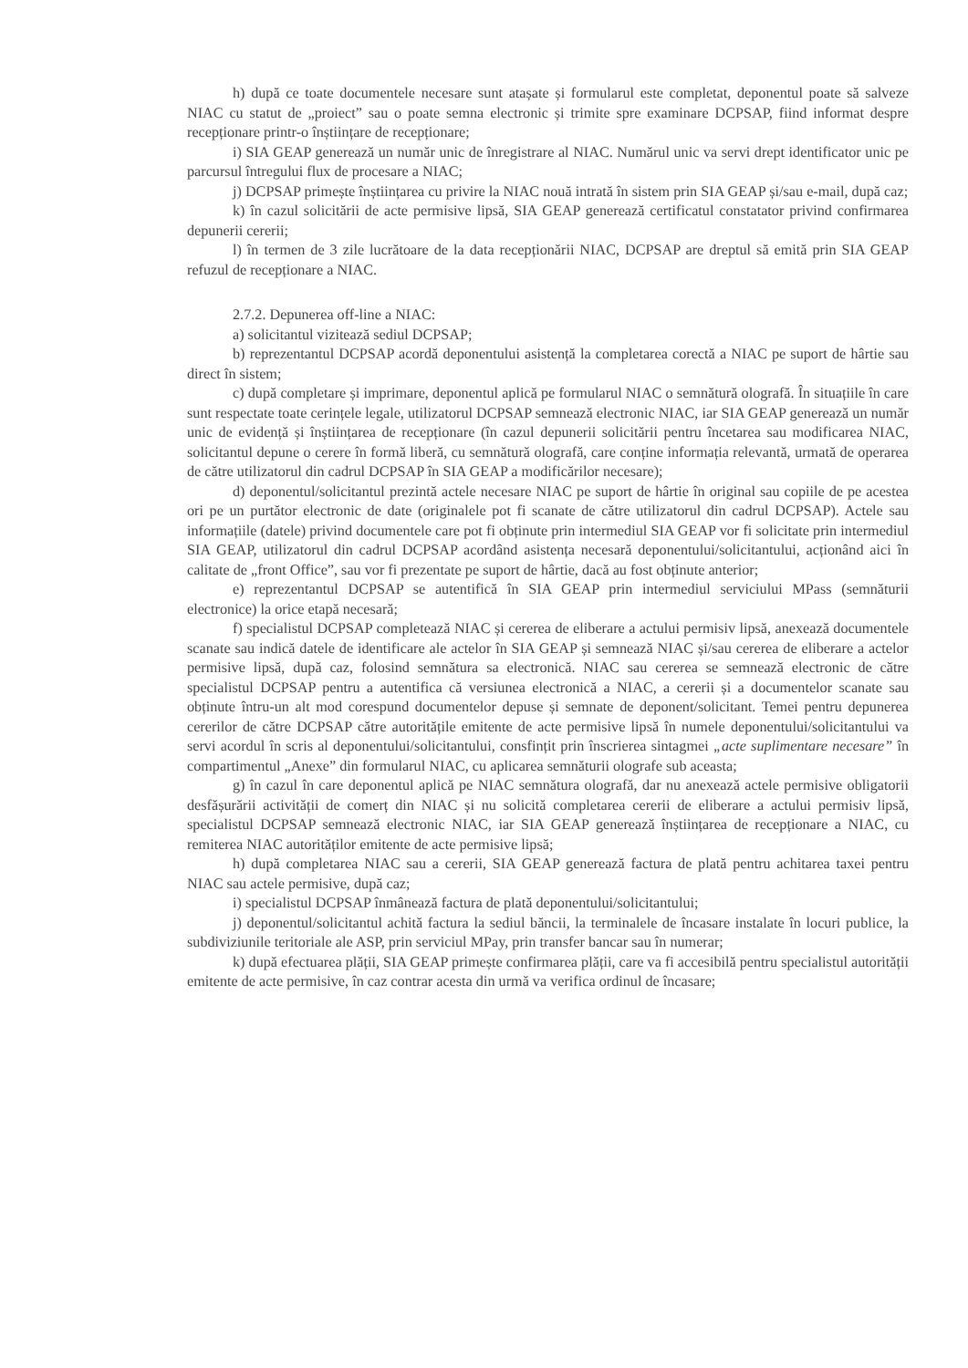h) după ce toate documentele necesare sunt atașate și formularul este completat, deponentul poate să salveze NIAC cu statut de „proiect” sau o poate semna electronic și trimite spre examinare DCPSAP, fiind informat despre recepționare printr-o înștiințare de recepționare;
i) SIA GEAP generează un număr unic de înregistrare al NIAC. Numărul unic va servi drept identificator unic pe parcursul întregului flux de procesare a NIAC;
j) DCPSAP primește înștiințarea cu privire la NIAC nouă intrată în sistem prin SIA GEAP și/sau e-mail, după caz;
k) în cazul solicitării de acte permisive lipsă, SIA GEAP generează certificatul constatator privind confirmarea depunerii cererii;
l) în termen de 3 zile lucrătoare de la data recepționării NIAC, DCPSAP are dreptul să emită prin SIA GEAP refuzul de recepționare a NIAC.
2.7.2. Depunerea off-line a NIAC:
a) solicitantul vizitează sediul DCPSAP;
b) reprezentantul DCPSAP acordă deponentului asistență la completarea corectă a NIAC pe suport de hârtie sau direct în sistem;
c) după completare și imprimare, deponentul aplică pe formularul NIAC o semnătură olografă. În situațiile în care sunt respectate toate cerințele legale, utilizatorul DCPSAP semnează electronic NIAC, iar SIA GEAP generează un număr unic de evidență și înștiințarea de recepționare (în cazul depunerii solicitării pentru încetarea sau modificarea NIAC, solicitantul depune o cerere în formă liberă, cu semnătură olografă, care conține informația relevantă, urmată de operarea de către utilizatorul din cadrul DCPSAP în SIA GEAP a modificărilor necesare);
d) deponentul/solicitantul prezintă actele necesare NIAC pe suport de hârtie în original sau copiile de pe acestea ori pe un purtător electronic de date (originalele pot fi scanate de către utilizatorul din cadrul DCPSAP). Actele sau informațiile (datele) privind documentele care pot fi obținute prin intermediul SIA GEAP vor fi solicitate prin intermediul SIA GEAP, utilizatorul din cadrul DCPSAP acordând asistența necesară deponentului/solicitantului, acționând aici în calitate de „front Office”, sau vor fi prezentate pe suport de hârtie, dacă au fost obținute anterior;
e) reprezentantul DCPSAP se autentifică în SIA GEAP prin intermediul serviciului MPass (semnăturii electronice) la orice etapă necesară;
f) specialistul DCPSAP completează NIAC și cererea de eliberare a actului permisiv lipsă, anexează documentele scanate sau indică datele de identificare ale actelor în SIA GEAP și semnează NIAC și/sau cererea de eliberare a actelor permisive lipsă, după caz, folosind semnătura sa electronică. NIAC sau cererea se semnează electronic de către specialistul DCPSAP pentru a autentifica că versiunea electronică a NIAC, a cererii și a documentelor scanate sau obținute întru-un alt mod corespund documentelor depuse și semnate de deponent/solicitant. Temei pentru depunerea cererilor de către DCPSAP către autoritățile emitente de acte permisive lipsă în numele deponentului/solicitantului va servi acordul în scris al deponentului/solicitantului, consfințit prin înscrierea sintagmei „acte suplimentare necesare” în compartimentul „Anexe” din formularul NIAC, cu aplicarea semnăturii olografe sub aceasta;
g) în cazul în care deponentul aplică pe NIAC semnătura olografă, dar nu anexează actele permisive obligatorii desfășurării activității de comerț din NIAC și nu solicită completarea cererii de eliberare a actului permisiv lipsă, specialistul DCPSAP semnează electronic NIAC, iar SIA GEAP generează înștiințarea de recepționare a NIAC, cu remiterea NIAC autorităților emitente de acte permisive lipsă;
h) după completarea NIAC sau a cererii, SIA GEAP generează factura de plată pentru achitarea taxei pentru NIAC sau actele permisive, după caz;
i) specialistul DCPSAP înmânează factura de plată deponentului/solicitantului;
j) deponentul/solicitantul achită factura la sediul băncii, la terminalele de încasare instalate în locuri publice, la subdiviziunile teritoriale ale ASP, prin serviciul MPay, prin transfer bancar sau în numerar;
k) după efectuarea plății, SIA GEAP primește confirmarea plății, care va fi accesibilă pentru specialistul autorității emitente de acte permisive, în caz contrar acesta din urmă va verifica ordinul de încasare;